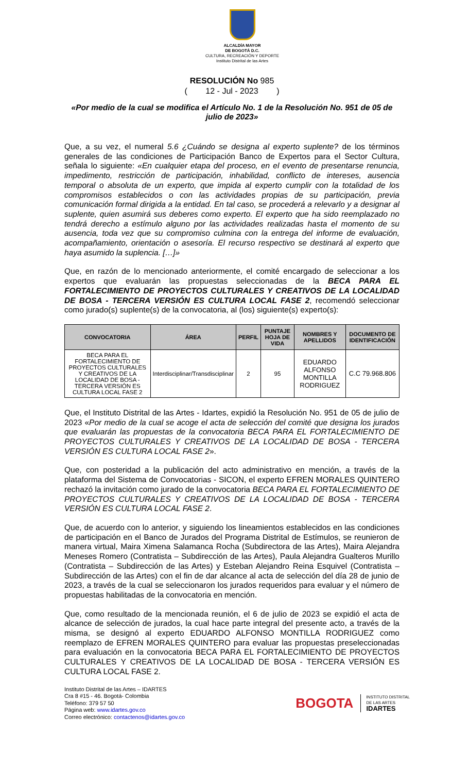ALCALDÍA MAYOR
DE BOGOTÁ D.C.
CULTURA, RECREACIÓN Y DEPORTE
Instituto Distrital de las Artes
RESOLUCIÓN No 985
( 12 - Jul - 2023 )
«Por medio de la cual se modifica el Artículo No. 1 de la Resolución No. 951 de 05 de julio de 2023»
Que, a su vez, el numeral 5.6 ¿Cuándo se designa al experto suplente? de los términos generales de las condiciones de Participación Banco de Expertos para el Sector Cultura, señala lo siguiente: «En cualquier etapa del proceso, en el evento de presentarse renuncia, impedimento, restricción de participación, inhabilidad, conflicto de intereses, ausencia temporal o absoluta de un experto, que impida al experto cumplir con la totalidad de los compromisos establecidos o con las actividades propias de su participación, previa comunicación formal dirigida a la entidad. En tal caso, se procederá a relevarlo y a designar al suplente, quien asumirá sus deberes como experto. El experto que ha sido reemplazado no tendrá derecho a estímulo alguno por las actividades realizadas hasta el momento de su ausencia, toda vez que su compromiso culmina con la entrega del informe de evaluación, acompañamiento, orientación o asesoría. El recurso respectivo se destinará al experto que haya asumido la suplencia. […]»
Que, en razón de lo mencionado anteriormente, el comité encargado de seleccionar a los expertos que evaluarán las propuestas seleccionadas de la BECA PARA EL FORTALECIMIENTO DE PROYECTOS CULTURALES Y CREATIVOS DE LA LOCALIDAD DE BOSA - TERCERA VERSIÓN ES CULTURA LOCAL FASE 2, recomendó seleccionar como jurado(s) suplente(s) de la convocatoria, al (los) siguiente(s) experto(s):
| CONVOCATORIA | ÁREA | PERFIL | PUNTAJE HOJA DE VIDA | NOMBRES Y APELLIDOS | DOCUMENTO DE IDENTIFICACIÓN |
| --- | --- | --- | --- | --- | --- |
| BECA PARA EL FORTALECIMIENTO DE PROYECTOS CULTURALES Y CREATIVOS DE LA LOCALIDAD DE BOSA - TERCERA VERSIÓN ES CULTURA LOCAL FASE 2 | Interdisciplinar/Transdisciplinar | 2 | 95 | EDUARDO ALFONSO MONTILLA RODRIGUEZ | C.C 79.968.806 |
Que, el Instituto Distrital de las Artes - Idartes, expidió la Resolución No. 951 de 05 de julio de 2023 «Por medio de la cual se acoge el acta de selección del comité que designa los jurados que evaluarán las propuestas de la convocatoria BECA PARA EL FORTALECIMIENTO DE PROYECTOS CULTURALES Y CREATIVOS DE LA LOCALIDAD DE BOSA - TERCERA VERSIÓN ES CULTURA LOCAL FASE 2».
Que, con posteridad a la publicación del acto administrativo en mención, a través de la plataforma del Sistema de Convocatorias - SICON, el experto EFREN MORALES QUINTERO rechazó la invitación como jurado de la convocatoria BECA PARA EL FORTALECIMIENTO DE PROYECTOS CULTURALES Y CREATIVOS DE LA LOCALIDAD DE BOSA - TERCERA VERSIÓN ES CULTURA LOCAL FASE 2.
Que, de acuerdo con lo anterior, y siguiendo los lineamientos establecidos en las condiciones de participación en el Banco de Jurados del Programa Distrital de Estímulos, se reunieron de manera virtual, Maira Ximena Salamanca Rocha (Subdirectora de las Artes), Maira Alejandra Meneses Romero (Contratista – Subdirección de las Artes), Paula Alejandra Gualteros Murillo (Contratista – Subdirección de las Artes) y Esteban Alejandro Reina Esquivel (Contratista – Subdirección de las Artes) con el fin de dar alcance al acta de selección del día 28 de junio de 2023, a través de la cual se seleccionaron los jurados requeridos para evaluar y el número de propuestas habilitadas de la convocatoria en mención.
Que, como resultado de la mencionada reunión, el 6 de julio de 2023 se expidió el acta de alcance de selección de jurados, la cual hace parte integral del presente acto, a través de la misma, se designó al experto EDUARDO ALFONSO MONTILLA RODRIGUEZ como reemplazo de EFREN MORALES QUINTERO para evaluar las propuestas preseleccionadas para evaluación en la convocatoria BECA PARA EL FORTALECIMIENTO DE PROYECTOS CULTURALES Y CREATIVOS DE LA LOCALIDAD DE BOSA - TERCERA VERSIÓN ES CULTURA LOCAL FASE 2.
Instituto Distrital de las Artes – IDARTES
Cra 8 #15 - 46. Bogotá- Colombia
Teléfono: 379 57 50
Página web: www.idartes.gov.co
Correo electrónico: contactenos@idartes.gov.co
BOGOTA INSTITUTO DISTRITAL
DE LAS ARTES
IDARTES